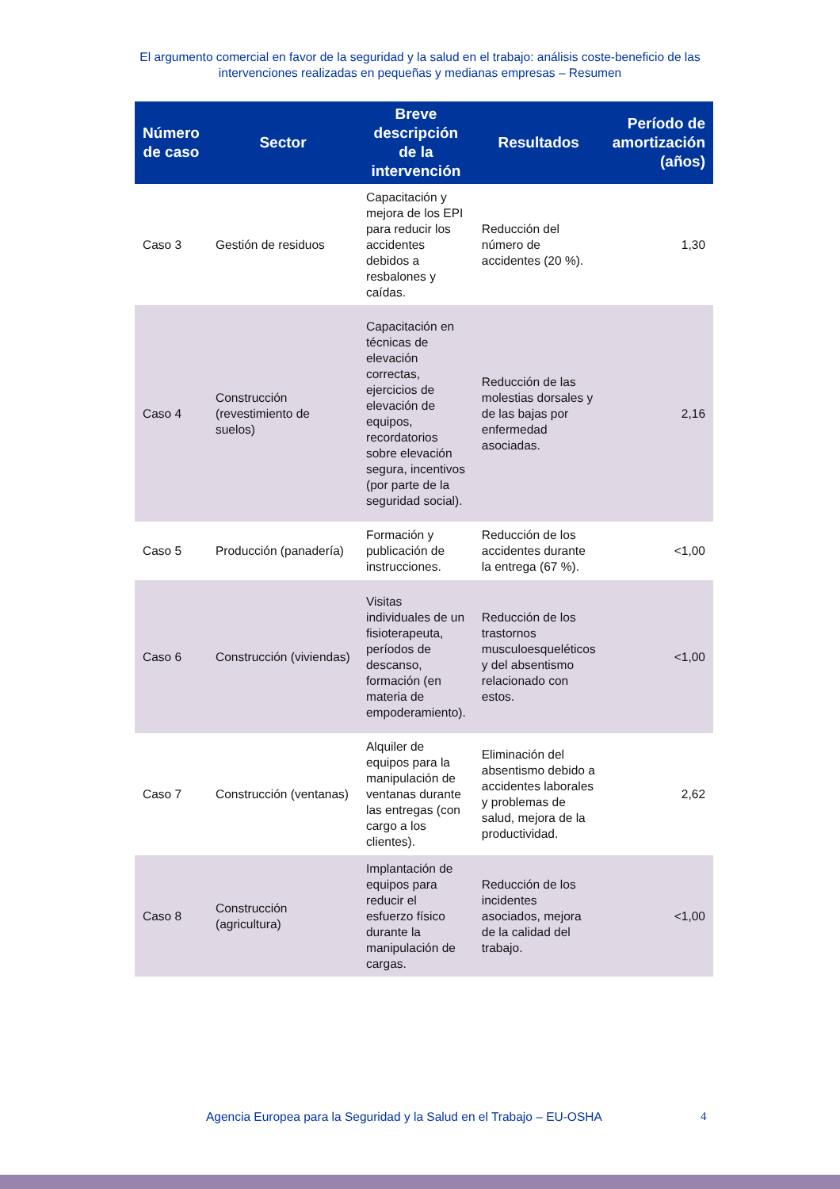El argumento comercial en favor de la seguridad y la salud en el trabajo: análisis coste-beneficio de las intervenciones realizadas en pequeñas y medianas empresas – Resumen
| Número de caso | Sector | Breve descripción de la intervención | Resultados | Período de amortización (años) |
| --- | --- | --- | --- | --- |
| Caso 3 | Gestión de residuos | Capacitación y mejora de los EPI para reducir los accidentes debidos a resbalones y caídas. | Reducción del número de accidentes (20 %). | 1,30 |
| Caso 4 | Construcción (revestimiento de suelos) | Capacitación en técnicas de elevación correctas, ejercicios de elevación de equipos, recordatorios sobre elevación segura, incentivos (por parte de la seguridad social). | Reducción de las molestias dorsales y de las bajas por enfermedad asociadas. | 2,16 |
| Caso 5 | Producción (panadería) | Formación y publicación de instrucciones. | Reducción de los accidentes durante la entrega (67 %). | <1,00 |
| Caso 6 | Construcción (viviendas) | Visitas individuales de un fisioterapeuta, períodos de descanso, formación (en materia de empoderamiento). | Reducción de los trastornos musculoesqueléticos y del absentismo relacionado con estos. | <1,00 |
| Caso 7 | Construcción (ventanas) | Alquiler de equipos para la manipulación de ventanas durante las entregas (con cargo a los clientes). | Eliminación del absentismo debido a accidentes laborales y problemas de salud, mejora de la productividad. | 2,62 |
| Caso 8 | Construcción (agricultura) | Implantación de equipos para reducir el esfuerzo físico durante la manipulación de cargas. | Reducción de los incidentes asociados, mejora de la calidad del trabajo. | <1,00 |
Agencia Europea para la Seguridad y la Salud en el Trabajo – EU-OSHA
4